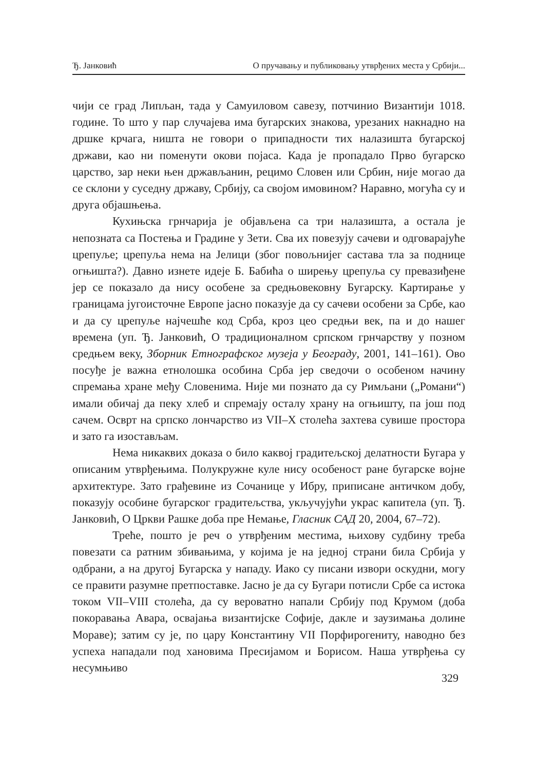Ђ. Јанковић О пручавању и публиковању утврђених места у Србији...
чији се град Липљан, тада у Самуиловом савезу, потчинио Византији 1018. године. То што у пар случајева има бугарских знакова, урезаних накнадно на дршке крчага, ништа не говори о припадности тих налазишта бугарској држави, као ни поменути окови појаса. Када је пропадало Прво бугарско царство, зар неки њен држављанин, рецимо Словен или Србин, није могао да се склони у суседну државу, Србију, са својом имовином? Наравно, могућа су и друга објашњења.
Кухињска грнчарија је објављена са три налазишта, а остала је непозната са Постења и Градине у Зети. Сва их повезују сачеви и одговарајуће црепуље; црепуља нема на Јелици (због повољнијег састава тла за поднице огњишта?). Давно изнете идеје Б. Бабића о ширењу црепуља су превазиђене јер се показало да нису особене за средњовековну Бугарску. Картирање у границама југоисточне Европе јасно показује да су сачеви особени за Србе, као и да су црепуље најчешће код Срба, кроз цео средњи век, па и до нашег времена (уп. Ђ. Јанковић, О традиционалном српском грнчарству у позном средњем веку, Зборник Етнографског музеја у Београду, 2001, 141–161). Ово посуђе је важна етнолошка особина Срба јер сведочи о особеном начину спремања хране међу Словенима. Није ми познато да су Римљани („Романи“) имали обичај да пеку хлеб и спремају осталу храну на огњишту, па још под сачем. Осврт на српско лончарство из VII–X столећа захтева сувише простора и зато га изостављам.
Нема никаквих доказа о било каквој градитељској делатности Бугара у описаним утврђењима. Полукружне куле нису особеност ране бугарске војне архитектуре. Зато грађевине из Сочанице у Ибру, приписане античком добу, показују особине бугарског градитељства, укључујући украс капитела (уп. Ђ. Јанковић, О Цркви Рашке доба пре Немање, Гласник САД 20, 2004, 67–72).
Треће, пошто је реч о утврђеним местима, њихову судбину треба повезати са ратним збивањима, у којима је на једној страни била Србија у одбрани, а на другој Бугарска у нападу. Иако су писани извори оскудни, могу се правити разумне претпоставке. Јасно је да су Бугари потисли Србе са истока током VII–VIII столећа, да су вероватно напали Србију под Крумом (доба покоравања Авара, освајања византијске Софије, дакле и заузимања долине Мораве); затим су је, по цару Константину VII Порфирогениту, наводно без успеха нападали под хановима Пресијамом и Борисом. Наша утврђења су несумњиво
329